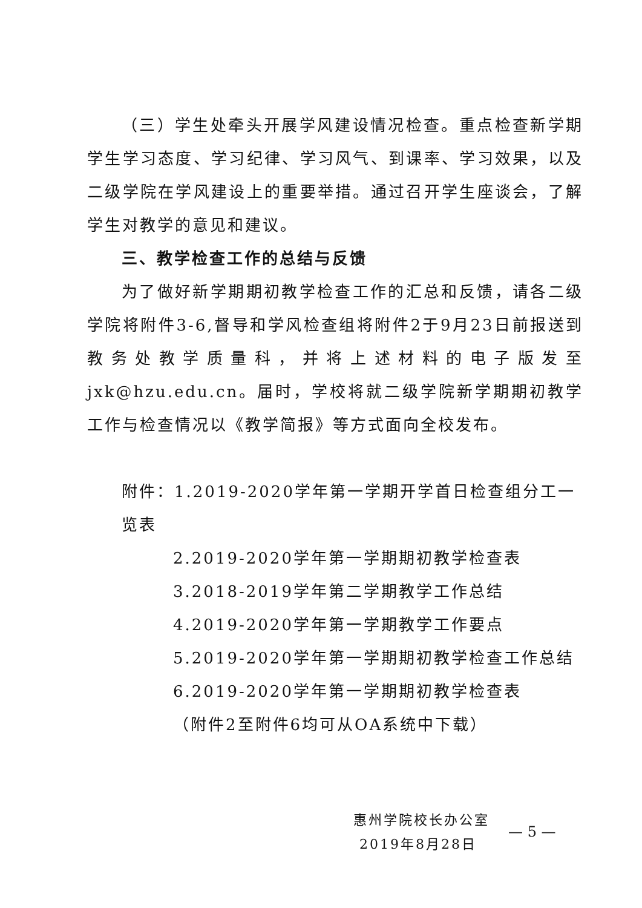（三）学生处牵头开展学风建设情况检查。重点检查新学期学生学习态度、学习纪律、学习风气、到课率、学习效果，以及二级学院在学风建设上的重要举措。通过召开学生座谈会，了解学生对教学的意见和建议。
三、教学检查工作的总结与反馈
为了做好新学期期初教学检查工作的汇总和反馈，请各二级学院将附件3-6,督导和学风检查组将附件2于9月23日前报送到教务处教学质量科，并将上述材料的电子版发至jxk@hzu.edu.cn。届时，学校将就二级学院新学期期初教学工作与检查情况以《教学简报》等方式面向全校发布。
附件：1.2019-2020学年第一学期开学首日检查组分工一览表
2.2019-2020学年第一学期期初教学检查表
3.2018-2019学年第二学期教学工作总结
4.2019-2020学年第一学期教学工作要点
5.2019-2020学年第一学期期初教学检查工作总结
6.2019-2020学年第一学期期初教学检查表
（附件2至附件6均可从OA系统中下载）
惠州学院校长办公室
2019年8月28日
— 5 —